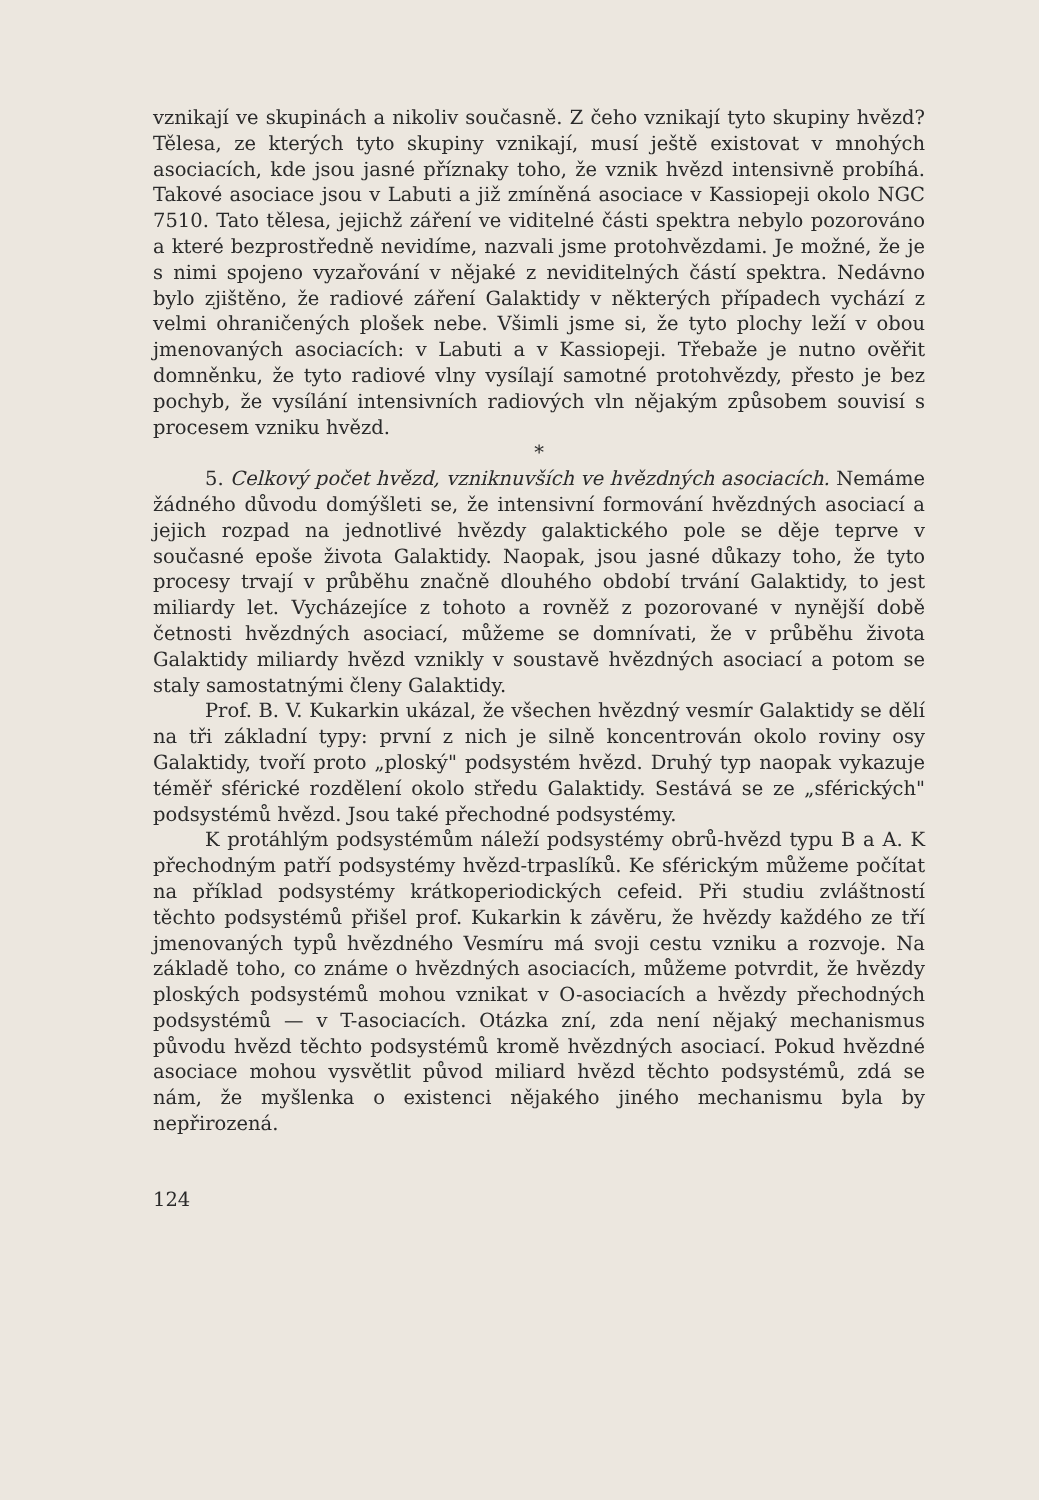vznikají ve skupinách a nikoliv současně. Z čeho vznikají tyto skupiny hvězd? Tělesa, ze kterých tyto skupiny vznikají, musí ještě existovat v mnohých asociacích, kde jsou jasné příznaky toho, že vznik hvězd intensivně probíhá. Takové asociace jsou v Labuti a již zmíněná asociace v Kassiopeji okolo NGC 7510. Tato tělesa, jejichž záření ve viditelné části spektra nebylo pozorováno a které bezprostředně nevidíme, nazvali jsme protohvězdami. Je možné, že je s nimi spojeno vyzařování v nějaké z neviditelných částí spektra. Nedávno bylo zjištěno, že radiové záření Galaktidy v některých případech vychází z velmi ohraničených plošek nebe. Všimli jsme si, že tyto plochy leží v obou jmenovaných asociacích: v Labuti a v Kassiopeji. Třebaže je nutno ověřit domněnku, že tyto radiové vlny vysílají samotné protohvězdy, přesto je bez pochyb, že vysílání intensivních radiových vln nějakým způsobem souvisí s procesem vzniku hvězd.
*
5. Celkový počet hvězd, vzniknuvších ve hvězdných asociacích. Nemáme žádného důvodu domýšleti se, že intensivní formování hvězdných asociací a jejich rozpad na jednotlivé hvězdy galaktického pole se děje teprve v současné epoše života Galaktidy. Naopak, jsou jasné důkazy toho, že tyto procesy trvají v průběhu značně dlouhého období trvání Galaktidy, to jest miliardy let. Vycházejíce z tohoto a rovněž z pozorované v nynější době četnosti hvězdných asociací, můžeme se domnívati, že v průběhu života Galaktidy miliardy hvězd vznikly v soustavě hvězdných asociací a potom se staly samostatnými členy Galaktidy.
Prof. B. V. Kukarkin ukázal, že všechen hvězdný vesmír Galaktidy se dělí na tři základní typy: první z nich je silně koncentrován okolo roviny osy Galaktidy, tvoří proto „ploský" podsystém hvězd. Druhý typ naopak vykazuje téměř sférické rozdělení okolo středu Galaktidy. Sestává se ze „sférických" podsystémů hvězd. Jsou také přechodné podsystémy.
K protáhlým podsystémům náleží podsystémy obrů-hvězd typu B a A. K přechodným patří podsystémy hvězd-trpaslíků. Ke sférickým můžeme počítat na příklad podsystémy krátkoperiodických cefeid. Při studiu zvláštností těchto podsystémů přišel prof. Kukarkin k závěru, že hvězdy každého ze tří jmenovaných typů hvězdného Vesmíru má svoji cestu vzniku a rozvoje. Na základě toho, co známe o hvězdných asociacích, můžeme potvrdit, že hvězdy ploských podsystémů mohou vznikat v O-asociacích a hvězdy přechodných podsystémů — v T-asociacích. Otázka zní, zda není nějaký mechanismus původu hvězd těchto podsystémů kromě hvězdných asociací. Pokud hvězdné asociace mohou vysvětlit původ miliard hvězd těchto podsystémů, zdá se nám, že myšlenka o existenci nějakého jiného mechanismu byla by nepřirozená.
124